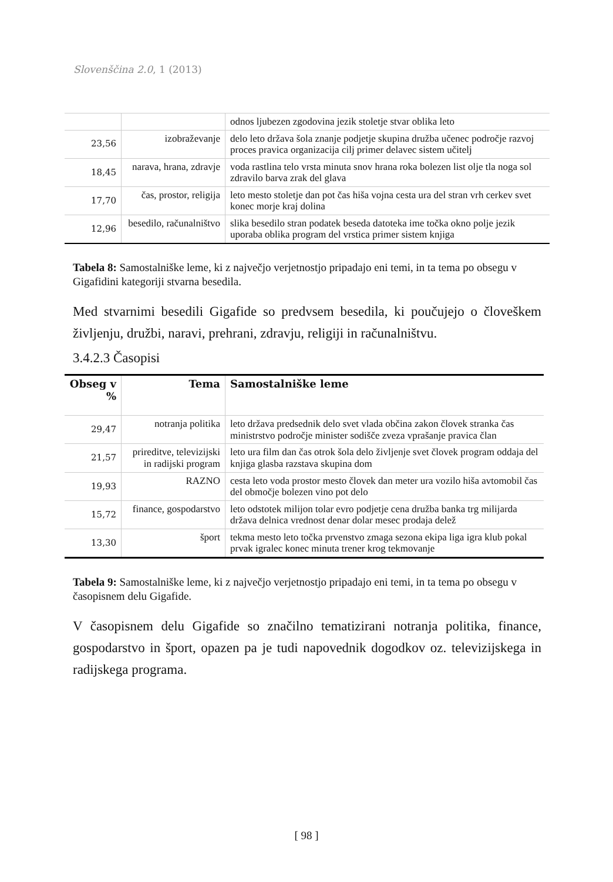Slovenščina 2.0, 1 (2013)
| | | odnos ljubezen zgodovina jezik stoletje stvar oblika leto |
| 23,56 | izobraževanje | delo leto država šola znanje podjetje skupina družba učenec področje razvoj proces pravica organizacija cilj primer delavec sistem učitelj |
| 18,45 | narava, hrana, zdravje | voda rastlina telo vrsta minuta snov hrana roka bolezen list olje tla noga sol zdravilo barva zrak del glava |
| 17,70 | čas, prostor, religija | leto mesto stoletje dan pot čas hiša vojna cesta ura del stran vrh cerkev svet konec morje kraj dolina |
| 12,96 | besedilo, računalništvo | slika besedilo stran podatek beseda datoteka ime točka okno polje jezik uporaba oblika program del vrstica primer sistem knjiga |
Tabela 8: Samostalniške leme, ki z največjo verjetnostjo pripadajo eni temi, in ta tema po obsegu v Gigafidini kategoriji stvarna besedila.
Med stvarnimi besedili Gigafide so predvsem besedila, ki poučujejo o človeškem življenju, družbi, naravi, prehrani, zdravju, religiji in računalništvu.
3.4.2.3 Časopisi
| Obseg v % | Tema | Samostalniške leme |
| --- | --- | --- |
| 29,47 | notranja politika | leto država predsednik delo svet vlada občina zakon človek stranka čas ministrstvo področje minister sodišče zveza vprašanje pravica član |
| 21,57 | prireditve, televizijski in radijski program | leto ura film dan čas otrok šola delo življenje svet človek program oddaja del knjiga glasba razstava skupina dom |
| 19,93 | RAZNO | cesta leto voda prostor mesto človek dan meter ura vozilo hiša avtomobil čas del območje bolezen vino pot delo |
| 15,72 | finance, gospodarstvo | leto odstotek milijon tolar evro podjetje cena družba banka trg milijarda država delnica vrednost denar dolar mesec prodaja delež |
| 13,30 | šport | tekma mesto leto točka prvenstvo zmaga sezona ekipa liga igra klub pokal prvak igralec konec minuta trener krog tekmovanje |
Tabela 9: Samostalniške leme, ki z največjo verjetnostjo pripadajo eni temi, in ta tema po obsegu v časopisnem delu Gigafide.
V časopisnem delu Gigafide so značilno tematizirani notranja politika, finance, gospodarstvo in šport, opazen pa je tudi napovednik dogodkov oz. televizijskega in radijskega programa.
[ 98 ]